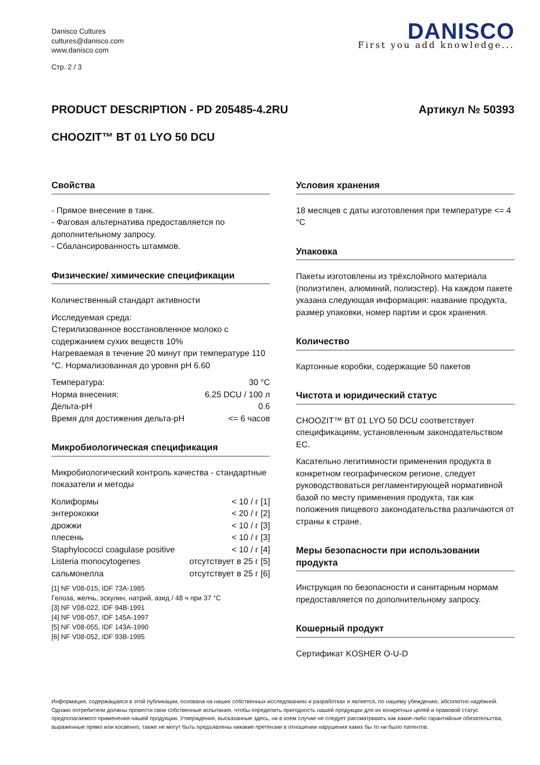Danisco Cultures
cultures@danisco.com
www.danisco.com
Стр. 2 / 3
DANISCO
First you add knowledge...
PRODUCT DESCRIPTION - PD 205485-4.2RU Артикул № 50393
CHOOZIT™ BT 01 LYO 50 DCU
Свойства
- Прямое внесение в танк.
- Фаговая альтернатива предоставляется по дополнительному запросу.
- Сбалансированность штаммов.
Физические/ химические спецификации
Количественный стандарт активности
Исследуемая среда:
Стерилизованное восстановленное молоко с содержанием сухих веществ 10%
Нагреваемая в течение 20 минут при температуре 110 °C. Нормализованная до уровня pH 6.60
| Температура: | 30 °C |
| Норма внесения: | 6.25 DCU / 100 л |
| Дельта-pH | 0.6 |
| Время для достижения дельта-pH | <= 6 часов |
Микробиологическая спецификация
Микробиологический контроль качества - стандартные показатели и методы
| Колиформы | < 10 / г [1] |
| энтерококки | < 20 / г [2] |
| дрожжи | < 10 / г [3] |
| плесень | < 10 / г [3] |
| Staphylococci coagulase positive | < 10 / г [4] |
| Listeria monocytogenes | отсутствует в 25 г [5] |
| сальмонелла | отсутствует в 25 г [6] |
[1] NF V08-015, IDF 73A-1985
Гелоза, желчь, эскулин, натрий, азид / 48 ч при 37 °C
[3] NF V08-022, IDF 94B-1991
[4] NF V08-057, IDF 145A-1997
[5] NF V08-055, IDF 143A-1990
[6] NF V08-052, IDF 93B-1995
Условия хранения
18 месяцев с даты изготовления при температуре <= 4 °C
Упаковка
Пакеты изготовлены из трёхслойного материала (полиэтилен, алюминий, полиэстер). На каждом пакете указана следующая информация: название продукта, размер упаковки, номер партии и срок хранения.
Количество
Картонные коробки, содержащие 50 пакетов
Чистота и юридический статус
CHOOZIT™ BT 01 LYO 50 DCU соответствует спецификациям, установленным законодательством ЕС.
Касательно легитимности применения продукта в конкретном географическом регионе, следует руководствоваться регламентирующей нормативной базой по месту применения продукта, так как положения пищевого законодательства различаются от страны к стране.
Меры безопасности при использовании продукта
Инструкция по безопасности и санитарным нормам предоставляется по дополнительному запросу.
Кошерный продукт
Сертификат KOSHER O-U-D
Информация, содержащаяся в этой публикации, основана на наших собственных исследованиях и разработках и является, по нашему убеждению, абсолютно надёжной. Однако потребители должны провести свои собственные испытания, чтобы определить пригодность нашей продукции для их конкретных целей и правовой статус предполагаемого применения нашей продукции. Утверждения, высказанные здесь, ни в коем случае не следует рассматривать как какие-либо гарантийные обязательства, выраженные прямо или косвенно, также не могут быть предъявлены никакие претензии в отношении нарушения каких бы то ни было патентов.